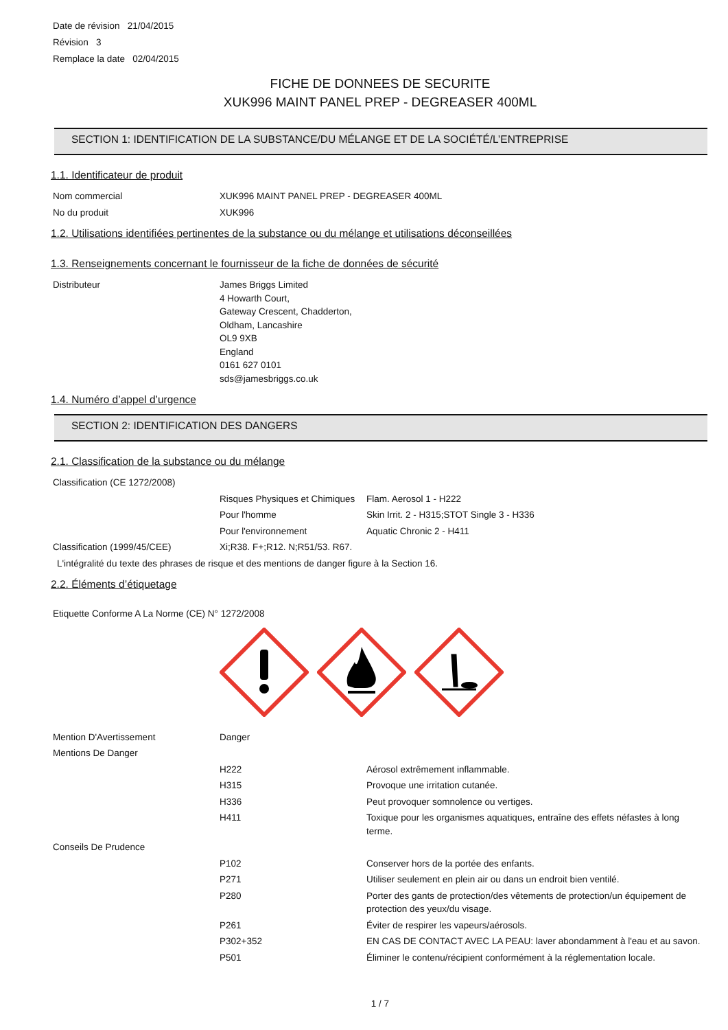Date de révision 21/04/2015
Révision 3
Remplace la date 02/04/2015
FICHE DE DONNEES DE SECURITE
XUK996 MAINT PANEL PREP - DEGREASER 400ML
SECTION 1: IDENTIFICATION DE LA SUBSTANCE/DU MÉLANGE ET DE LA SOCIÉTÉ/L’ENTREPRISE
1.1. Identificateur de produit
Nom commercial XUK996 MAINT PANEL PREP - DEGREASER 400ML
No du produit XUK996
1.2. Utilisations identifiées pertinentes de la substance ou du mélange et utilisations déconseillées
1.3. Renseignements concernant le fournisseur de la fiche de données de sécurité
Distributeur James Briggs Limited
4 Howarth Court,
Gateway Crescent, Chadderton,
Oldham, Lancashire
OL9 9XB
England
0161 627 0101
sds@jamesbriggs.co.uk
1.4. Numéro d’appel d’urgence
SECTION 2: IDENTIFICATION DES DANGERS
2.1. Classification de la substance ou du mélange
Classification (CE 1272/2008)
Risques Physiques et Chimiques
Flam. Aerosol 1 - H222
Pour l'homme Skin Irrit. 2 - H315;STOT Single 3 - H336
Pour l'environnement Aquatic Chronic 2 - H411
Classification (1999/45/CEE) Xi;R38. F+;R12. N;R51/53. R67.
L'intégralité du texte des phrases de risque et des mentions de danger figure à la Section 16.
2.2. Éléments d’étiquetage
Etiquette Conforme A La Norme (CE) N° 1272/2008
Mention D'Avertissement Danger
Mentions De Danger
H222 Aérosol extrêmement inflammable.
H315 Provoque une irritation cutanée.
H336 Peut provoquer somnolence ou vertiges.
H411 Toxique pour les organismes aquatiques, entraîne des effets néfastes à long terme.
Conseils De Prudence
P102 Conserver hors de la portée des enfants.
P271 Utiliser seulement en plein air ou dans un endroit bien ventilé.
P280 Porter des gants de protection/des vêtements de protection/un équipement de protection des yeux/du visage.
P261 Éviter de respirer les vapeurs/aérosols.
P302+352 EN CAS DE CONTACT AVEC LA PEAU: laver abondamment à l'eau et au savon.
P501 Éliminer le contenu/récipient conformément à la réglementation locale.
1 / 7